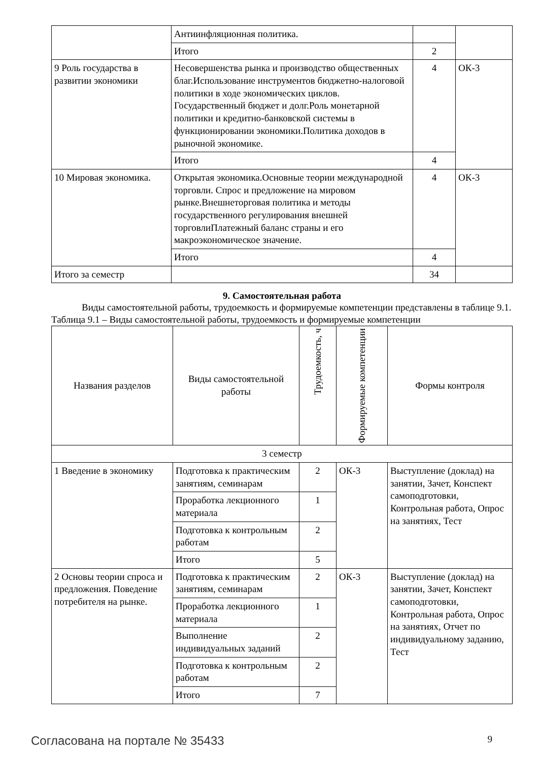| | Антиинфляционная политика. | | |
| | Итого | 2 | |
| 9 Роль государства в развитии экономики | Несовершенства рынка и производство общественных благ.Использование инструментов бюджетно-налоговой политики в ходе экономических циклов. Государственный бюджет и долг.Роль монетарной политики и кредитно-банковской системы в функционировании экономики.Политика доходов в рыночной экономике. | 4 | ОК-3 |
| | Итого | 4 | |
| 10 Мировая экономика. | Открытая экономика.Основные теории международной торговли. Спрос и предложение на мировом рынке.Внешнеторговая политика и методы государственного регулирования внешней торговлиПлатежный баланс страны и его макроэкономическое значение. | 4 | ОК-3 |
| | Итого | 4 | |
| Итого за семестр | | 34 | |
9. Самостоятельная работа
Виды самостоятельной работы, трудоемкость и формируемые компетенции представлены в таблице 9.1.
Таблица 9.1 – Виды самостоятельной работы, трудоемкость и формируемые компетенции
| Названия разделов | Виды самостоятельной работы | Трудоемкость, ч | Формируемые компетенции | Формы контроля |
| --- | --- | --- | --- | --- |
| 3 семестр | | | | |
| 1 Введение в экономику | Подготовка к практическим занятиям, семинарам | 2 | ОК-3 | Выступление (доклад) на занятии, Зачет, Конспект самоподготовки, Контрольная работа, Опрос на занятиях, Тест |
| | Проработка лекционного материала | 1 | | |
| | Подготовка к контрольным работам | 2 | | |
| | Итого | 5 | | |
| 2 Основы теории спроса и предложения. Поведение потребителя на рынке. | Подготовка к практическим занятиям, семинарам | 2 | ОК-3 | Выступление (доклад) на занятии, Зачет, Конспект самоподготовки, Контрольная работа, Опрос на занятиях, Отчет по индивидуальному заданию, Тест |
| | Проработка лекционного материала | 1 | | |
| | Выполнение индивидуальных заданий | 2 | | |
| | Подготовка к контрольным работам | 2 | | |
| | Итого | 7 | | |
Согласована на портале № 35433 9